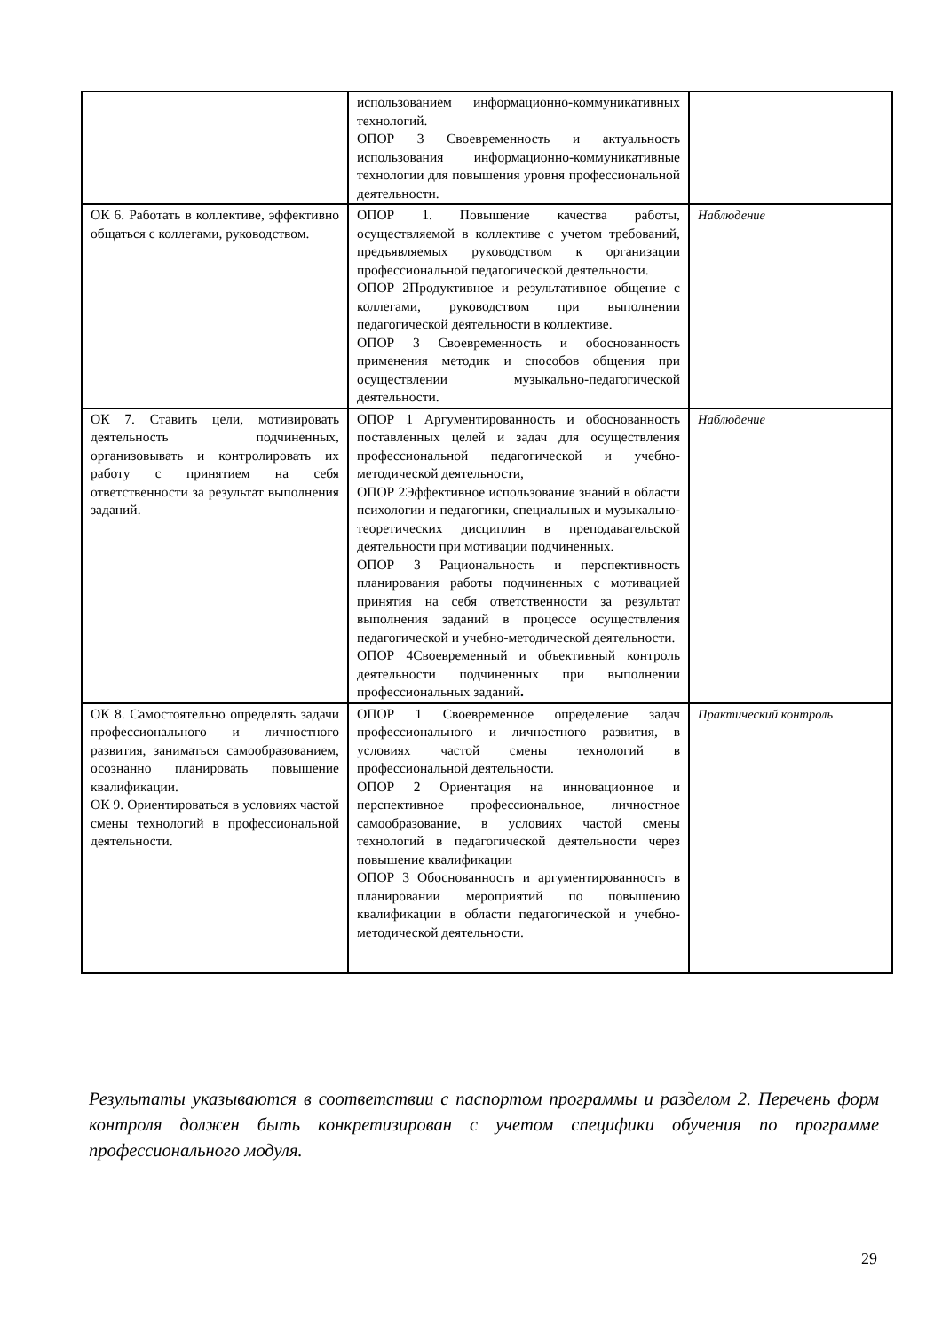| | использованием информационно-коммуникативных технологий. ОПОР 3 Своевременность и актуальность использования информационно-коммуникативные технологии для повышения уровня профессиональной деятельности. | |
| ОК 6. Работать в коллективе, эффективно общаться с коллегами, руководством. | ОПОР 1. Повышение качества работы, осуществляемой в коллективе с учетом требований, предъявляемых руководством к организации профессиональной педагогической деятельности. ОПОР 2Продуктивное и результативное общение с коллегами, руководством при выполнении педагогической деятельности в коллективе. ОПОР 3 Своевременность и обоснованность применения методик и способов общения при осуществлении музыкально-педагогической деятельности. | Наблюдение |
| ОК 7. Ставить цели, мотивировать деятельность подчиненных, организовывать и контролировать их работу с принятием на себя ответственности за результат выполнения заданий. | ОПОР 1 Аргументированность и обоснованность поставленных целей и задач для осуществления профессиональной педагогической и учебно-методической деятельности, ОПОР 2Эффективное использование знаний в области психологии и педагогики, специальных и музыкально-теоретических дисциплин в преподавательской деятельности при мотивации подчиненных. ОПОР 3 Рациональность и перспективность планирования работы подчиненных с мотивацией принятия на себя ответственности за результат выполнения заданий в процессе осуществления педагогической и учебно-методической деятельности. ОПОР 4Своевременный и объективный контроль деятельности подчиненных при выполнении профессиональных заданий . | Наблюдение |
| ОК 8. Самостоятельно определять задачи профессионального и личностного развития, заниматься самообразованием, осознанно планировать повышение квалификации. ОК 9. Ориентироваться в условиях частой смены технологий в профессиональной деятельности. | ОПОР 1 Своевременное определение задач профессионального и личностного развития, в условиях частой смены технологий в профессиональной деятельности. ОПОР 2 Ориентация на инновационное и перспективное профессиональное, личностное самообразование, в условиях частой смены технологий в педагогической деятельности через повышение квалификации ОПОР 3 Обоснованность и аргументированность в планировании мероприятий по повышению квалификации в области педагогической и учебно-методической деятельности. | Практический контроль |
Результаты указываются в соответствии с паспортом программы и разделом 2. Перечень форм контроля должен быть конкретизирован с учетом специфики обучения по программе профессионального модуля.
29